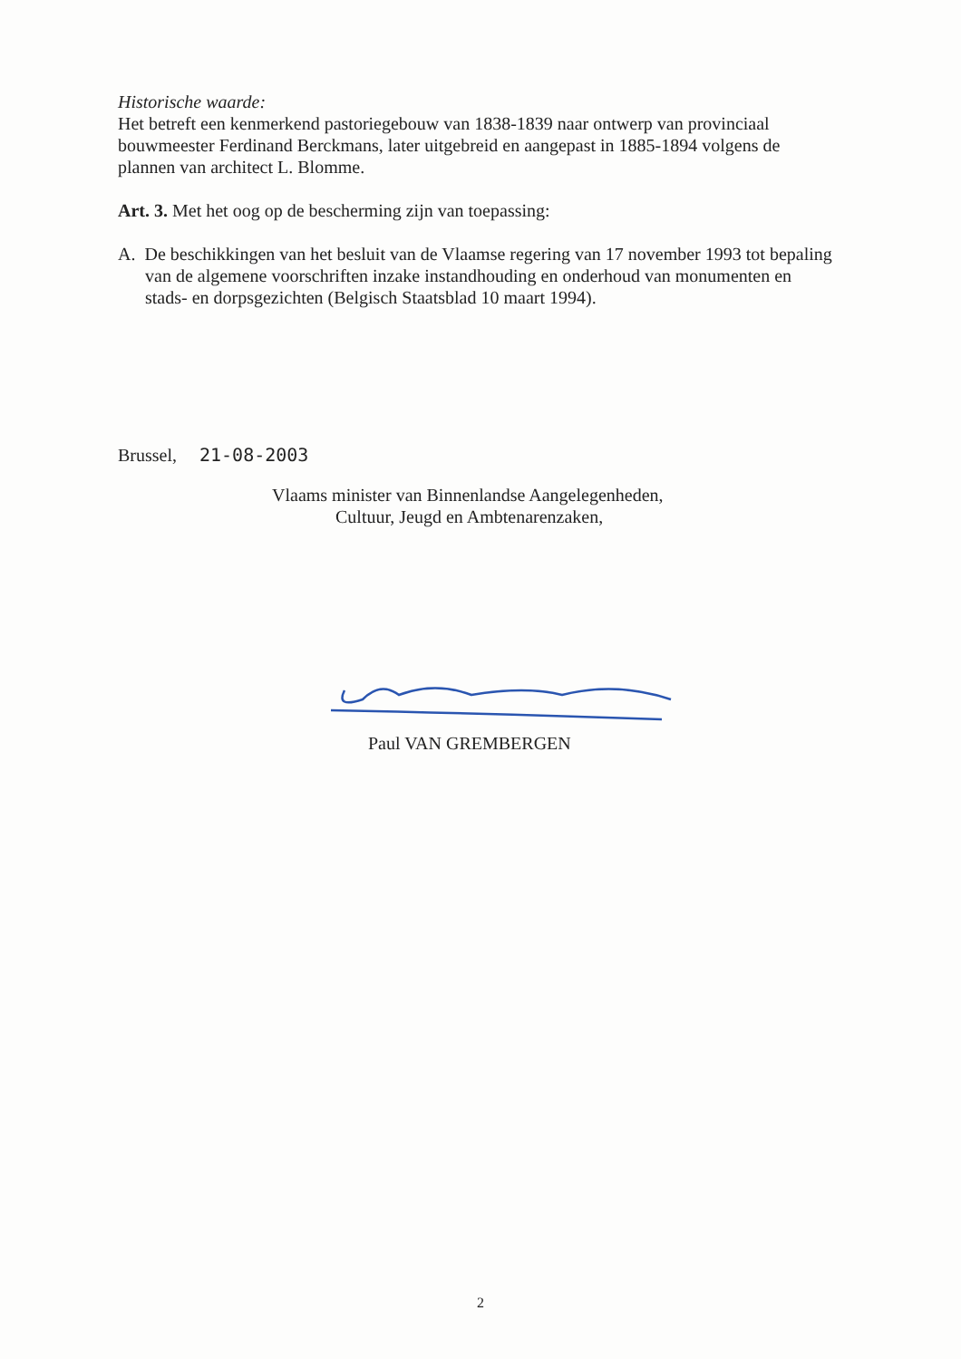Historische waarde:
Het betreft een kenmerkend pastoriegebouw van 1838-1839 naar ontwerp van provinciaal bouwmeester Ferdinand Berckmans, later uitgebreid en aangepast in 1885-1894 volgens de plannen van architect L. Blomme.
Art. 3. Met het oog op de bescherming zijn van toepassing:
A. De beschikkingen van het besluit van de Vlaamse regering van 17 november 1993 tot bepaling van de algemene voorschriften inzake instandhouding en onderhoud van monumenten en stads- en dorpsgezichten (Belgisch Staatsblad 10 maart 1994).
Brussel, 21-08-2003
Vlaams minister van Binnenlandse Aangelegenheden,
Cultuur, Jeugd en Ambtenarenzaken,
Paul VAN GREMBERGEN
2